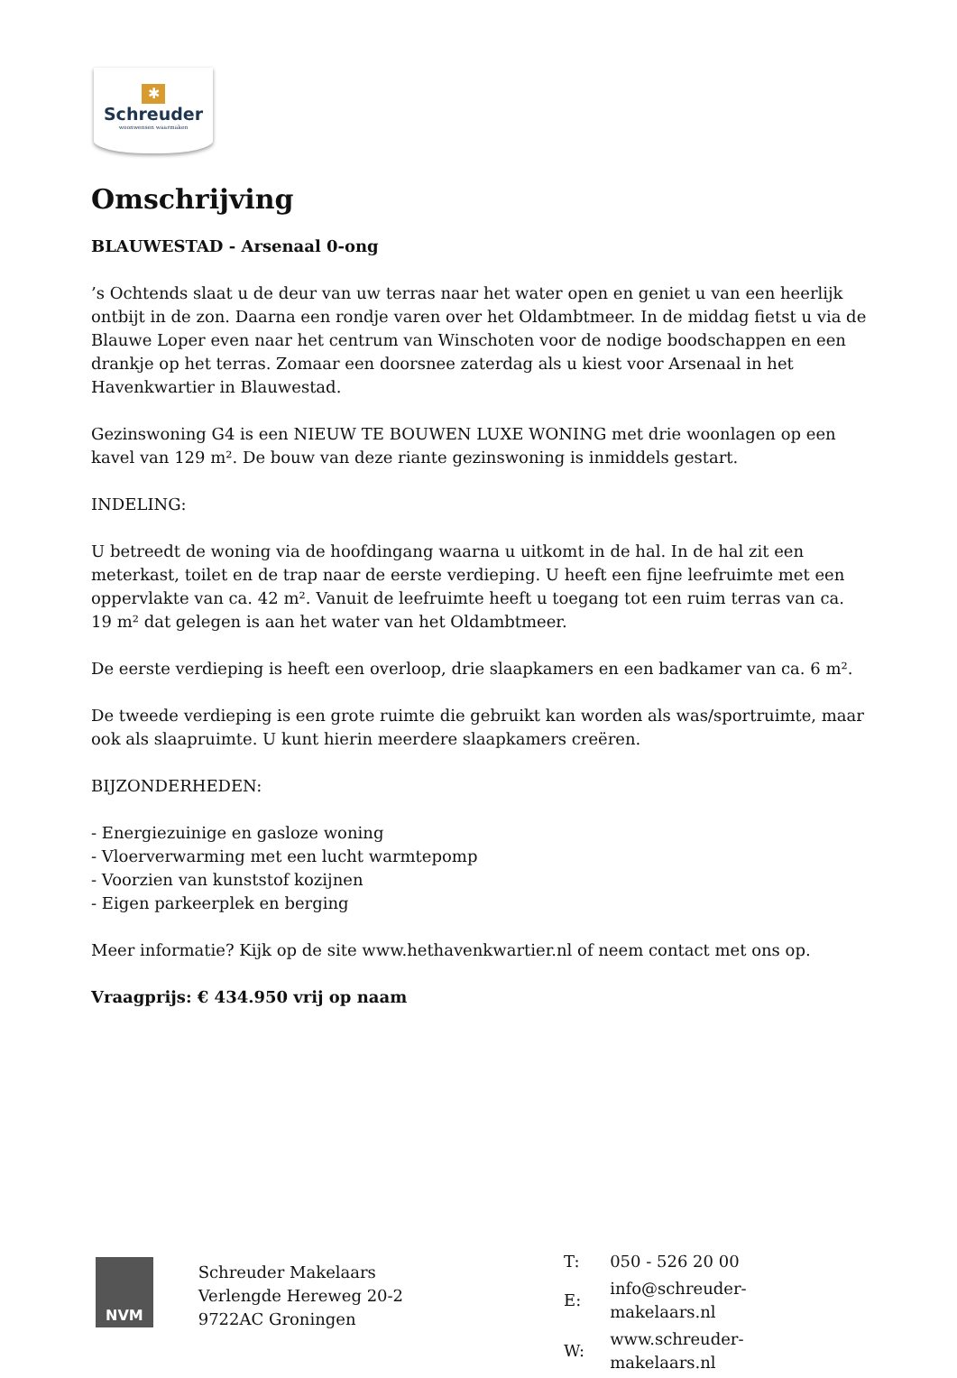✱
Schreuder
woonwensen waarmaken
Omschrijving
BLAUWESTAD - Arsenaal 0-ong
’s Ochtends slaat u de deur van uw terras naar het water open en geniet u van een heerlijk ontbijt in de zon. Daarna een rondje varen over het Oldambtmeer. In de middag fietst u via de Blauwe Loper even naar het centrum van Winschoten voor de nodige boodschappen en een drankje op het terras. Zomaar een doorsnee zaterdag als u kiest voor Arsenaal in het Havenkwartier in Blauwestad.
Gezinswoning G4 is een NIEUW TE BOUWEN LUXE WONING met drie woonlagen op een kavel van 129 m². De bouw van deze riante gezinswoning is inmiddels gestart.
INDELING:
U betreedt de woning via de hoofdingang waarna u uitkomt in de hal. In de hal zit een meterkast, toilet en de trap naar de eerste verdieping. U heeft een fijne leefruimte met een oppervlakte van ca. 42 m². Vanuit de leefruimte heeft u toegang tot een ruim terras van ca. 19 m² dat gelegen is aan het water van het Oldambtmeer.
De eerste verdieping is heeft een overloop, drie slaapkamers en een badkamer van ca. 6 m².
De tweede verdieping is een grote ruimte die gebruikt kan worden als was/sportruimte, maar ook als slaapruimte. U kunt hierin meerdere slaapkamers creëren.
BIJZONDERHEDEN:
- Energiezuinige en gasloze woning
- Vloerverwarming met een lucht warmtepomp
- Voorzien van kunststof kozijnen
- Eigen parkeerplek en berging
Meer informatie? Kijk op de site www.hethavenkwartier.nl of neem contact met ons op.
Vraagprijs: € 434.950 vrij op naam
NVM
Schreuder Makelaars
Verlengde Hereweg 20-2
9722AC Groningen
| T: | 050 - 526 20 00 |
| E: | info@schreuder-makelaars.nl |
| W: | www.schreuder-makelaars.nl |